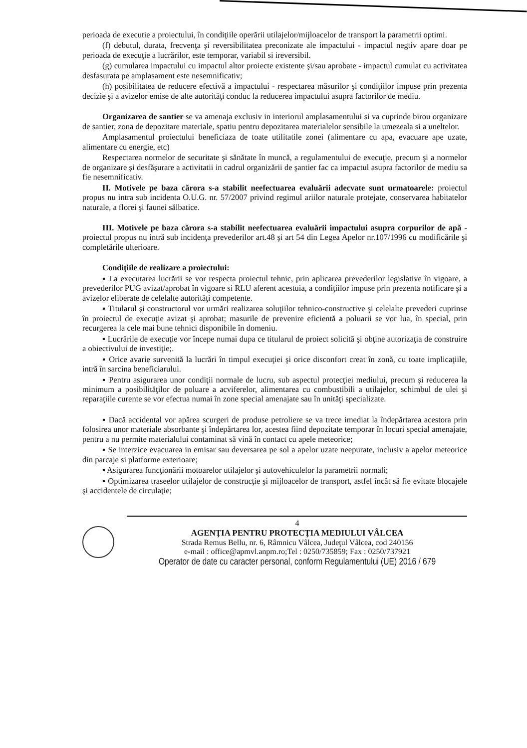perioada de executie a proiectului, în condiţiile operării utilajelor/mijloacelor de transport la parametrii optimi.
(f) debutul, durata, frecvenţa şi reversibilitatea preconizate ale impactului - impactul negtiv apare doar pe perioada de execuţie a lucrărilor, este temporar, variabil si ireversibil.
(g) cumularea impactului cu impactul altor proiecte existente şi/sau aprobate - impactul cumulat cu activitatea desfasurata pe amplasament este nesemnificativ;
(h) posibilitatea de reducere efectivă a impactului - respectarea măsurilor şi condiţiilor impuse prin prezenta decizie şi a avizelor emise de alte autorităţi conduc la reducerea impactului asupra factorilor de mediu.
Organizarea de santier se va amenaja exclusiv in interiorul amplasamentului si va cuprinde birou organizare de santier, zona de depozitare materiale, spatiu pentru depozitarea materialelor sensibile la umezeala si a uneltelor.
Amplasamentul proiectului beneficiaza de toate utilitatile zonei (alimentare cu apa, evacuare ape uzate, alimentare cu energie, etc)
Respectarea normelor de securitate şi sănătate în muncă, a regulamentului de execuţie, precum şi a normelor de organizare şi desfăşurare a activitatii in cadrul organizării de şantier fac ca impactul asupra factorilor de mediu sa fie nesemnificativ.
II. Motivele pe baza cărora s-a stabilit neefectuarea evaluării adecvate sunt urmatoarele: proiectul propus nu intra sub incidenta O.U.G. nr. 57/2007 privind regimul ariilor naturale protejate, conservarea habitatelor naturale, a florei şi faunei sălbatice.
III. Motivele pe baza cărora s-a stabilit neefectuarea evaluării impactului asupra corpurilor de apă - proiectul propus nu intră sub incidenţa prevederilor art.48 şi art 54 din Legea Apelor nr.107/1996 cu modificările şi completările ulterioare.
Condiţiile de realizare a proiectului:
▪ La executarea lucrării se vor respecta proiectul tehnic, prin aplicarea prevederilor legislative în vigoare, a prevederilor PUG avizat/aprobat în vigoare si RLU aferent acestuia, a condiţiilor impuse prin prezenta notificare şi a avizelor eliberate de celelalte autorităţi competente.
▪ Titularul şi constructorul vor urmări realizarea soluţiilor tehnico-constructive şi celelalte prevederi cuprinse în proiectul de execuţie avizat şi aprobat; masurile de prevenire eficientă a poluarii se vor lua, în special, prin recurgerea la cele mai bune tehnici disponibile în domeniu.
▪ Lucrările de execuţie vor începe numai dupa ce titularul de proiect solicită şi obţine autorizaţia de construire a obiectivului de investiţie;.
▪ Orice avarie survenită la lucrări în timpul execuţiei şi orice disconfort creat în zonă, cu toate implicaţiile, intră în sarcina beneficiarului.
▪ Pentru asigurarea unor condiţii normale de lucru, sub aspectul protecţiei mediului, precum şi reducerea la minimum a posibilităţilor de poluare a acviferelor, alimentarea cu combustibili a utilajelor, schimbul de ulei şi reparaţiile curente se vor efectua numai în zone special amenajate sau în unităţi specializate.
▪ Dacă accidental vor apărea scurgeri de produse petroliere se va trece imediat la îndepărtarea acestora prin folosirea unor materiale absorbante şi îndepărtarea lor, acestea fiind depozitate temporar în locuri special amenajate, pentru a nu permite materialului contaminat să vină în contact cu apele meteorice;
▪ Se interzice evacuarea in emisar sau deversarea pe sol a apelor uzate neepurate, inclusiv a apelor meteorice din parcaje si platforme exterioare;
▪ Asigurarea funcţionării motoarelor utilajelor şi autovehiculelor la parametrii normali;
▪ Optimizarea traseelor utilajelor de construcţie şi mijloacelor de transport, astfel încât să fie evitate blocajele şi accidentele de circulaţie;
4
AGENŢIA PENTRU PROTECŢIA MEDIULUI VÂLCEA
Strada Remus Bellu, nr. 6, Râmnicu Vâlcea, Judeţul Vâlcea, cod 240156
e-mail : office@apmvl.anpm.ro;Tel : 0250/735859; Fax : 0250/737921
Operator de date cu caracter personal, conform Regulamentului (UE) 2016 / 679